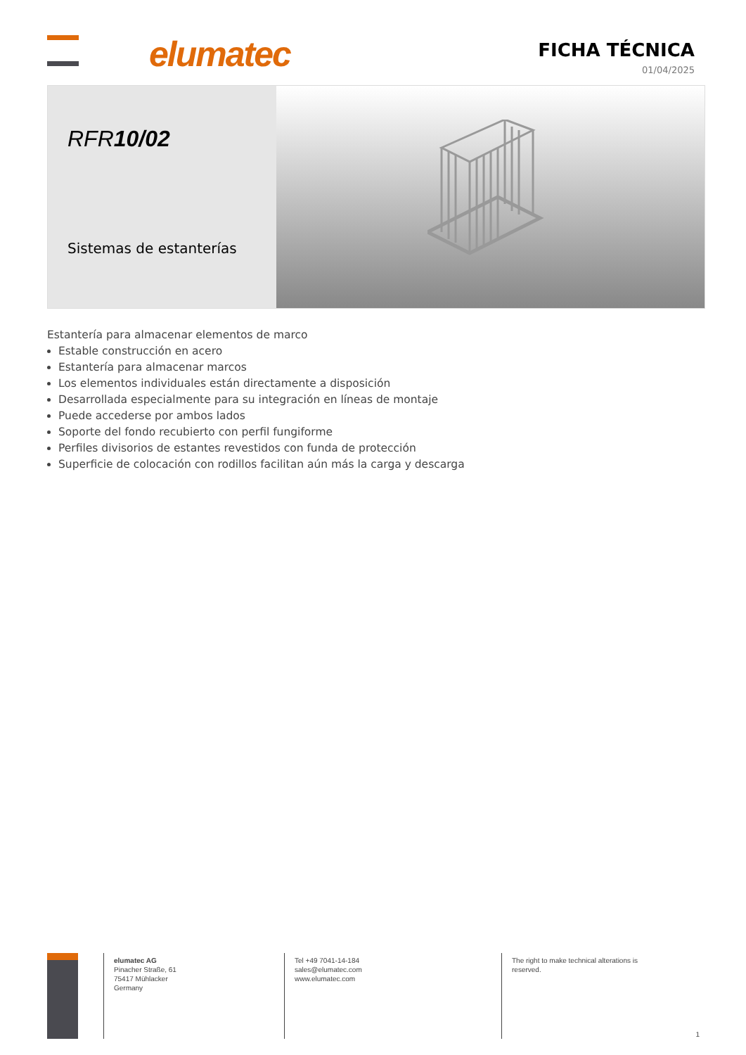elumatec
FICHA TÉCNICA
01/04/2025
RFR10/02
Sistemas de estanterías
Estantería para almacenar elementos de marco
Estable construcción en acero
Estantería para almacenar marcos
Los elementos individuales están directamente a disposición
Desarrollada especialmente para su integración en líneas de montaje
Puede accederse por ambos lados
Soporte del fondo recubierto con perfil fungiforme
Perfiles divisorios de estantes revestidos con funda de protección
Superficie de colocación con rodillos facilitan aún más la carga y descarga
elumatec AG
Pinacher Straße, 61
75417 Mühlacker
Germany
Tel +49 7041-14-184
sales@elumatec.com
www.elumatec.com
The right to make technical alterations is
reserved.
1